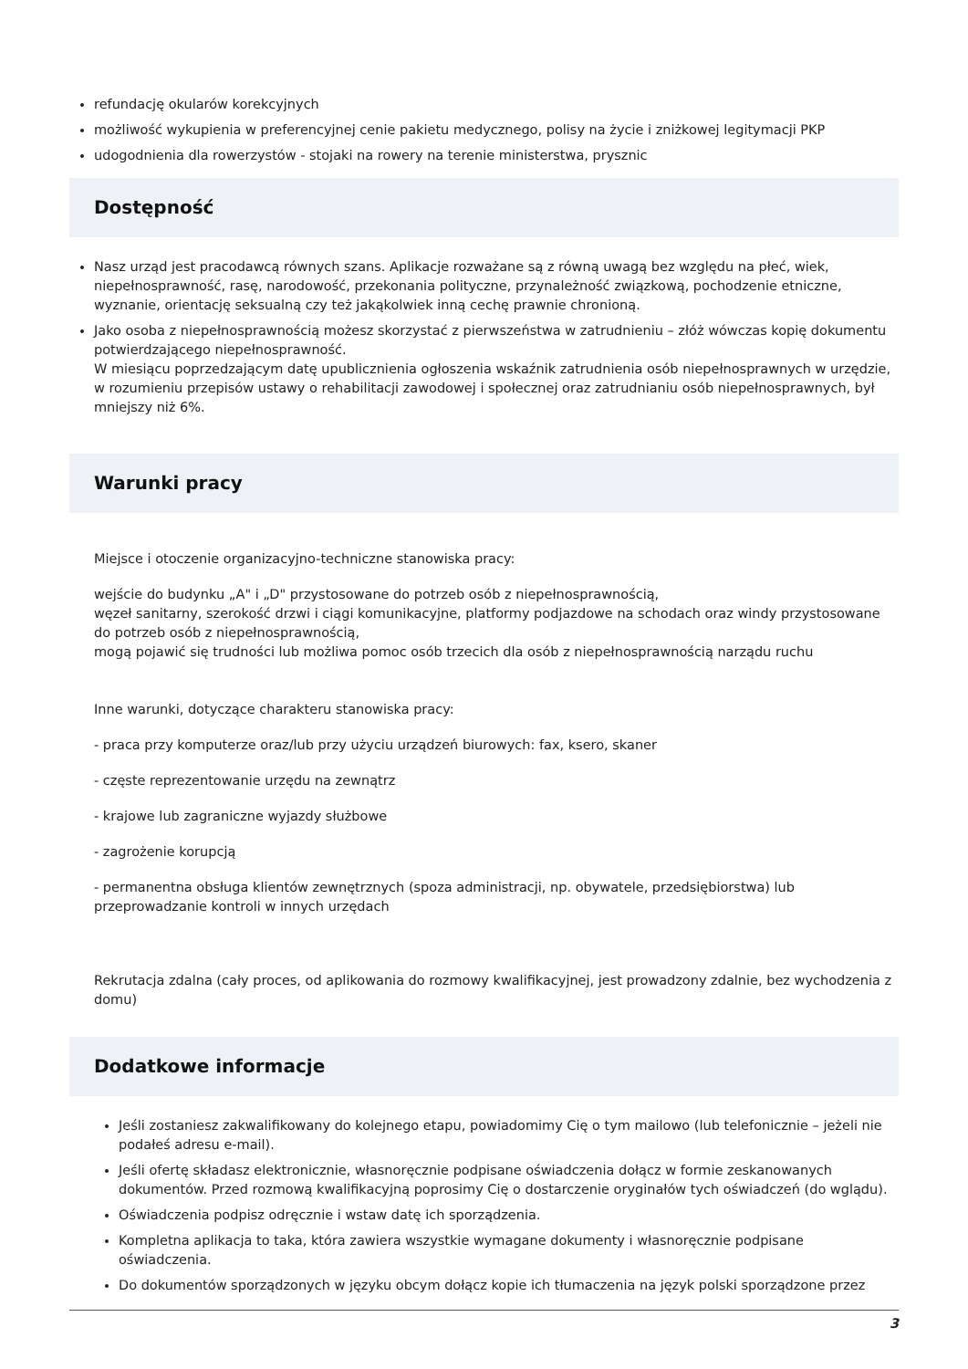refundację okularów korekcyjnych
możliwość wykupienia w preferencyjnej cenie pakietu medycznego, polisy na życie i zniżkowej legitymacji PKP
udogodnienia dla rowerzystów - stojaki na rowery na terenie ministerstwa, prysznic
Dostępność
Nasz urząd jest pracodawcą równych szans. Aplikacje rozważane są z równą uwagą bez względu na płeć, wiek, niepełnosprawność, rasę, narodowość, przekonania polityczne, przynależność związkową, pochodzenie etniczne, wyznanie, orientację seksualną czy też jakąkolwiek inną cechę prawnie chronioną.
Jako osoba z niepełnosprawnością możesz skorzystać z pierwszeństwa w zatrudnieniu – złóż wówczas kopię dokumentu potwierdzającego niepełnosprawność.
W miesiącu poprzedzającym datę upublicznienia ogłoszenia wskaźnik zatrudnienia osób niepełnosprawnych w urzędzie, w rozumieniu przepisów ustawy o rehabilitacji zawodowej i społecznej oraz zatrudnianiu osób niepełnosprawnych, był mniejszy niż 6%.
Warunki pracy
Miejsce i otoczenie organizacyjno-techniczne stanowiska pracy:
wejście do budynku „A" i „D" przystosowane do potrzeb osób z niepełnosprawnością,
węzeł sanitarny, szerokość drzwi i ciągi komunikacyjne, platformy podjazdowe na schodach oraz windy przystosowane do potrzeb osób z niepełnosprawnością,
mogą pojawić się trudności lub możliwa pomoc osób trzecich dla osób z niepełnosprawnością narządu ruchu
Inne warunki, dotyczące charakteru stanowiska pracy:
- praca przy komputerze oraz/lub przy użyciu urządzeń biurowych: fax, ksero, skaner
- częste reprezentowanie urzędu na zewnątrz
- krajowe lub zagraniczne wyjazdy służbowe
- zagrożenie korupcją
- permanentna obsługa klientów zewnętrznych (spoza administracji, np. obywatele, przedsiębiorstwa) lub przeprowadzanie kontroli w innych urzędach
Rekrutacja zdalna (cały proces, od aplikowania do rozmowy kwalifikacyjnej, jest prowadzony zdalnie, bez wychodzenia z domu)
Dodatkowe informacje
Jeśli zostaniesz zakwalifikowany do kolejnego etapu, powiadomimy Cię o tym mailowo (lub telefonicznie – jeżeli nie podałeś adresu e-mail).
Jeśli ofertę składasz elektronicznie, własnoręcznie podpisane oświadczenia dołącz w formie zeskanowanych dokumentów. Przed rozmową kwalifikacyjną poprosimy Cię o dostarczenie oryginałów tych oświadczeń (do wglądu).
Oświadczenia podpisz odręcznie i wstaw datę ich sporządzenia.
Kompletna aplikacja to taka, która zawiera wszystkie wymagane dokumenty i własnoręcznie podpisane oświadczenia.
Do dokumentów sporządzonych w języku obcym dołącz kopie ich tłumaczenia na język polski sporządzone przez
3